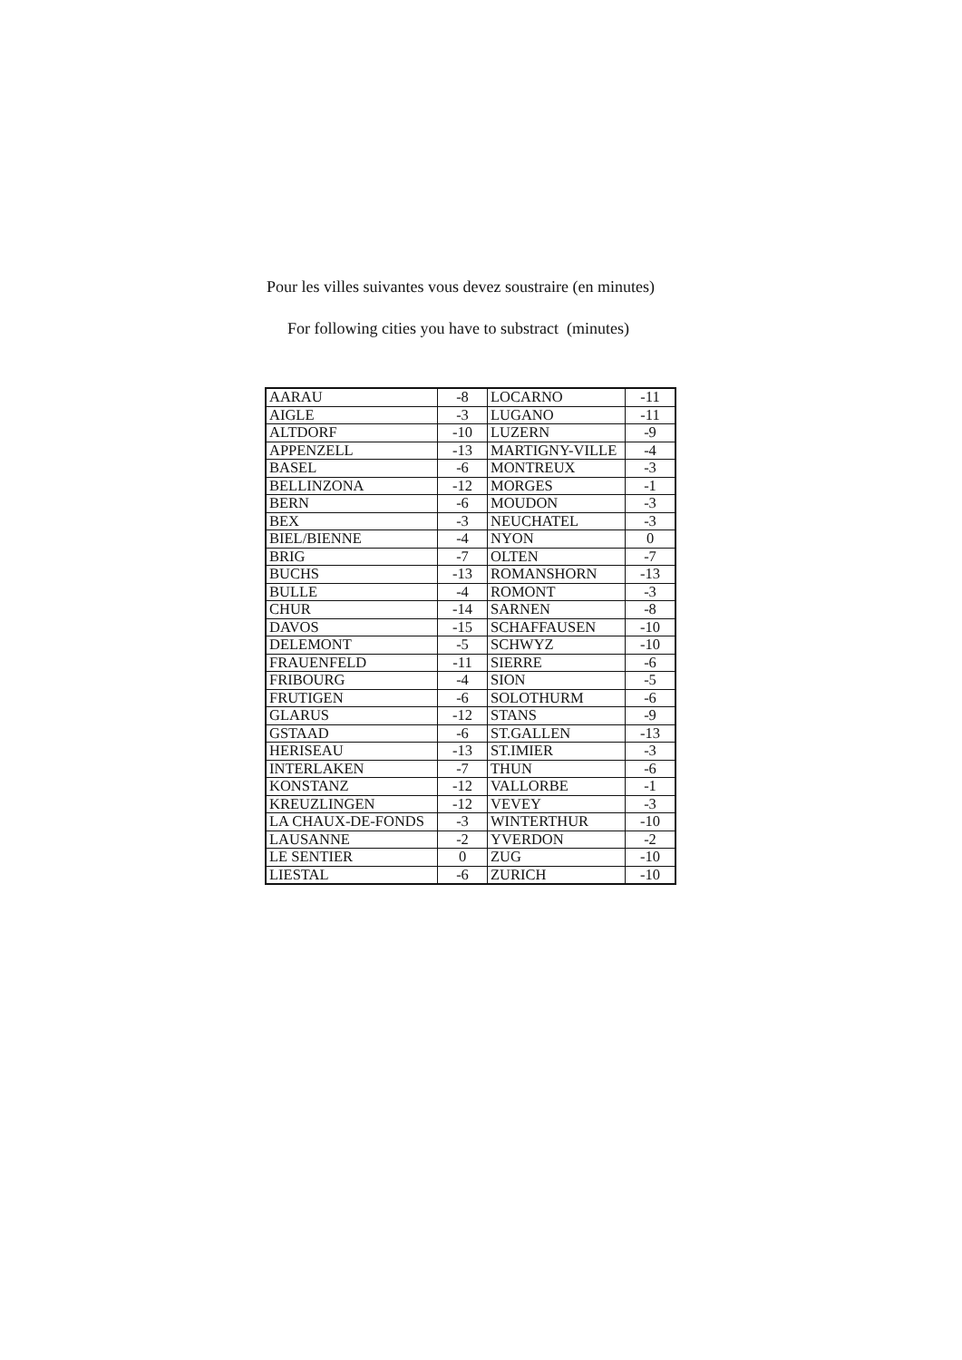Pour les villes suivantes vous devez soustraire (en minutes)
For following cities you have to substract (minutes)
| AARAU | -8 | LOCARNO | -11 |
| AIGLE | -3 | LUGANO | -11 |
| ALTDORF | -10 | LUZERN | -9 |
| APPENZELL | -13 | MARTIGNY-VILLE | -4 |
| BASEL | -6 | MONTREUX | -3 |
| BELLINZONA | -12 | MORGES | -1 |
| BERN | -6 | MOUDON | -3 |
| BEX | -3 | NEUCHATEL | -3 |
| BIEL/BIENNE | -4 | NYON | 0 |
| BRIG | -7 | OLTEN | -7 |
| BUCHS | -13 | ROMANSHORN | -13 |
| BULLE | -4 | ROMONT | -3 |
| CHUR | -14 | SARNEN | -8 |
| DAVOS | -15 | SCHAFFAUSEN | -10 |
| DELEMONT | -5 | SCHWYZ | -10 |
| FRAUENFELD | -11 | SIERRE | -6 |
| FRIBOURG | -4 | SION | -5 |
| FRUTIGEN | -6 | SOLOTHURM | -6 |
| GLARUS | -12 | STANS | -9 |
| GSTAAD | -6 | ST.GALLEN | -13 |
| HERISEAU | -13 | ST.IMIER | -3 |
| INTERLAKEN | -7 | THUN | -6 |
| KONSTANZ | -12 | VALLORBE | -1 |
| KREUZLINGEN | -12 | VEVEY | -3 |
| LA CHAUX-DE-FONDS | -3 | WINTERTHUR | -10 |
| LAUSANNE | -2 | YVERDON | -2 |
| LE SENTIER | 0 | ZUG | -10 |
| LIESTAL | -6 | ZURICH | -10 |